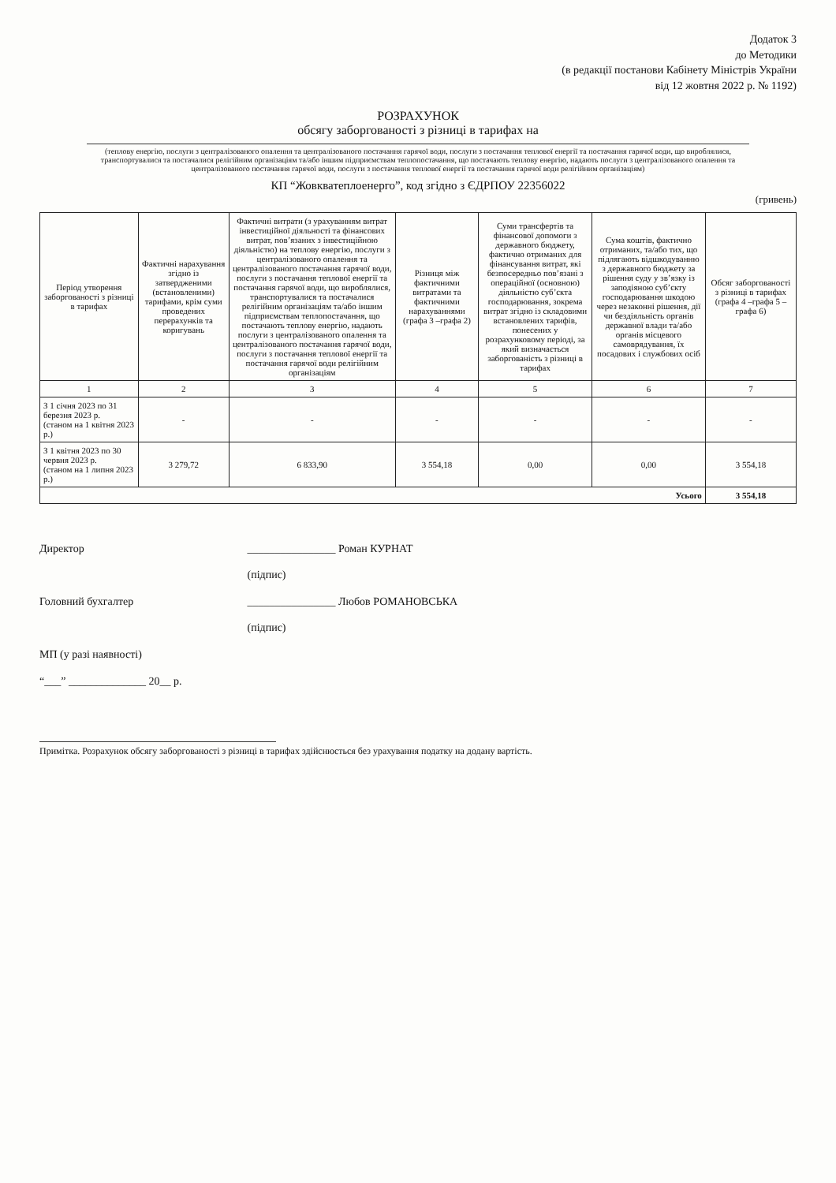Додаток 3
до Методики
(в редакції постанови Кабінету Міністрів України
від 12 жовтня 2022 р. № 1192)
РОЗРАХУНОК
обсягу заборгованості з різниці в тарифах на
(теплову енергію, послуги з централізованого опалення та централізованого постачання гарячої води, послуги з постачання теплової енергії та постачання гарячої води, що вироблялися, транспортувалися та постачалися релігійним організаціям та/або іншим підприємствам теплопостачання, що постачають теплову енергію, надають послуги з централізованого опалення та централізованого постачання гарячої води, послуги з постачання теплової енергії та постачання гарячої води релігійним організаціям)
КП “Жовкватеплоенерго”, код згідно з ЄДРПОУ 22356022
(гривень)
| Період утворення заборгованості з різниці в тарифах | Фактичні нарахування згідно із затвердженими (встановленими) тарифами, крім суми проведених перерахунків та коригувань | Фактичні витрати (з урахуванням витрат інвестиційної діяльності та фінансових витрат, пов’язаних з інвестиційною діяльністю) на теплову енергію, послуги з централізованого опалення та централізованого постачання гарячої води, послуги з постачання теплової енергії та постачання гарячої води, що вироблялися, транспортувалися та постачалися релігійним організаціям та/або іншим підприємствам теплопостачання, що постачають теплову енергію, надають послуги з централізованого опалення та централізованого постачання гарячої води, послуги з постачання теплової енергії та постачання гарячої води релігійним організаціям | Різниця між фактичними витратами та фактичними нарахуваннями (графа 3 –графа 2) | Суми трансфертів та фінансової допомоги з державного бюджету, фактично отриманих для фінансування витрат, які безпосередньо пов’язані з операційної (основною) діяльністю суб’єкта господарювання, зокрема витрат згідно із складовими встановлених тарифів, понесених у розрахунковому періоді, за який визначається заборгованість з різниці в тарифах | Сума коштів, фактично отриманих, та/або тих, що підлягають відшкодуванню з державного бюджету за рішення суду у зв’язку із заподіяною суб’єкту господарювання шкодою через незаконні рішення, дії чи бездіяльність органів державної влади та/або органів місцевого самоврядування, їх посадових і службових осіб | Обсяг заборгованості з різниці в тарифах (графа 4 –графа 5 – графа 6) |
| --- | --- | --- | --- | --- | --- | --- |
| 1 | 2 | 3 | 4 | 5 | 6 | 7 |
| З 1 січня 2023 по 31 березня 2023 р. (станом на 1 квітня 2023 р.) | - | - | - | - | - | - |
| З 1 квітня 2023 по 30 червня 2023 р. (станом на 1 липня 2023 р.) | 3 279,72 | 6 833,90 | 3 554,18 | 0,00 | 0,00 | 3 554,18 |
| Усього | | | | | | 3 554,18 |
Директор ________________ Роман КУРНАТ
(підпис)
Головний бухгалтер ________________ Любов РОМАНОВСЬКА
(підпис)
МП (у разі наявності)
“___” ______________ 20__ р.
Примітка. Розрахунок обсягу заборгованості з різниці в тарифах здійснюється без урахування податку на додану вартість.